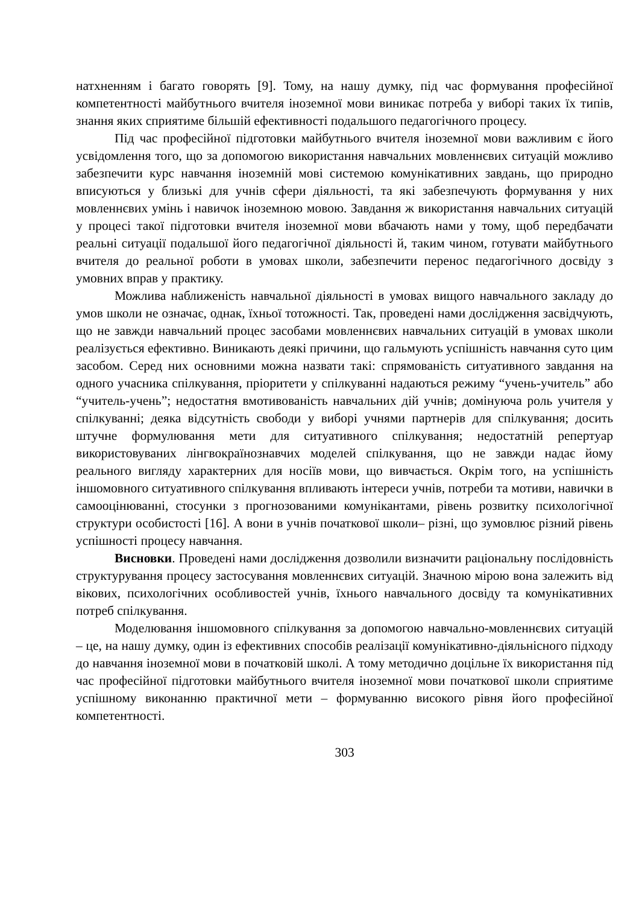натхненням і багато говорять [9]. Тому, на нашу думку, під час формування професійної компетентності майбутнього вчителя іноземної мови виникає потреба у виборі таких їх типів, знання яких сприятиме більшій ефективності подальшого педагогічного процесу.
Під час професійної підготовки майбутнього вчителя іноземної мови важливим є його усвідомлення того, що за допомогою використання навчальних мовленнєвих ситуацій можливо забезпечити курс навчання іноземній мові системою комунікативних завдань, що природно вписуються у близькі для учнів сфери діяльності, та які забезпечують формування у них мовленнєвих умінь і навичок іноземною мовою. Завдання ж використання навчальних ситуацій у процесі такої підготовки вчителя іноземної мови вбачають нами у тому, щоб передбачати реальні ситуації подальшої його педагогічної діяльності й, таким чином, готувати майбутнього вчителя до реальної роботи в умовах школи, забезпечити перенос педагогічного досвіду з умовних вправ у практику.
Можлива наближеність навчальної діяльності в умовах вищого навчального закладу до умов школи не означає, однак, їхньої тотожності. Так, проведені нами дослідження засвідчують, що не завжди навчальний процес засобами мовленнєвих навчальних ситуацій в умовах школи реалізується ефективно. Виникають деякі причини, що гальмують успішність навчання суто цим засобом. Серед них основними можна назвати такі: спрямованість ситуативного завдання на одного учасника спілкування, пріоритети у спілкуванні надаються режиму “учень-учитель” або “учитель-учень”; недостатня вмотивованість навчальних дій учнів; домінуюча роль учителя у спілкуванні; деяка відсутність свободи у виборі учнями партнерів для спілкування; досить штучне формулювання мети для ситуативного спілкування; недостатній репертуар використовуваних лінгвокраїнознавчих моделей спілкування, що не завжди надає йому реального вигляду характерних для носіїв мови, що вивчається. Окрім того, на успішність іншомовного ситуативного спілкування впливають інтереси учнів, потреби та мотиви, навички в самооцінюванні, стосунки з прогнозованими комунікантами, рівень розвитку психологічної структури особистості [16]. А вони в учнів початкової школи– різні, що зумовлює різний рівень успішності процесу навчання.
Висновки. Проведені нами дослідження дозволили визначити раціональну послідовність структурування процесу застосування мовленнєвих ситуацій. Значною мірою вона залежить від вікових, психологічних особливостей учнів, їхнього навчального досвіду та комунікативних потреб спілкування.
Моделювання іншомовного спілкування за допомогою навчально-мовленнєвих ситуацій – це, на нашу думку, один із ефективних способів реалізації комунікативно-діяльнісного підходу до навчання іноземної мови в початковій школі. А тому методично доцільне їх використання під час професійної підготовки майбутнього вчителя іноземної мови початкової школи сприятиме успішному виконанню практичної мети – формуванню високого рівня його професійної компетентності.
303